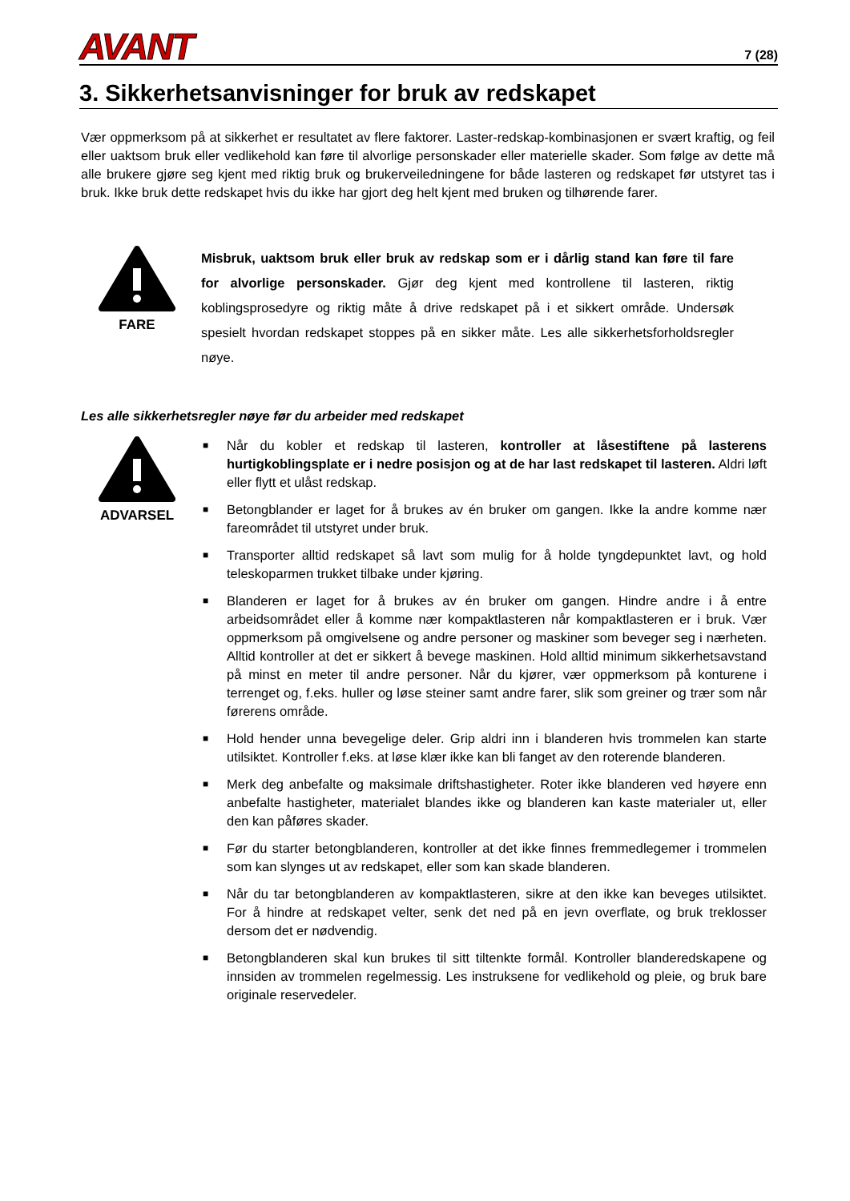AVANT
7 (28)
3. Sikkerhetsanvisninger for bruk av redskapet
Vær oppmerksom på at sikkerhet er resultatet av flere faktorer. Laster-redskap-kombinasjonen er svært kraftig, og feil eller uaktsom bruk eller vedlikehold kan føre til alvorlige personskader eller materielle skader. Som følge av dette må alle brukere gjøre seg kjent med riktig bruk og brukerveiledningene for både lasteren og redskapet før utstyret tas i bruk. Ikke bruk dette redskapet hvis du ikke har gjort deg helt kjent med bruken og tilhørende farer.
FARE
Misbruk, uaktsom bruk eller bruk av redskap som er i dårlig stand kan føre til fare for alvorlige personskader. Gjør deg kjent med kontrollene til lasteren, riktig koblingsprosedyre og riktig måte å drive redskapet på i et sikkert område. Undersøk spesielt hvordan redskapet stoppes på en sikker måte. Les alle sikkerhetsforholdsregler nøye.
Les alle sikkerhetsregler nøye før du arbeider med redskapet
ADVARSEL
■ Når du kobler et redskap til lasteren, kontroller at låsestiftene på lasterens hurtigkoblingsplate er i nedre posisjon og at de har last redskapet til lasteren. Aldri løft eller flytt et ulåst redskap.
■ Betongblander er laget for å brukes av én bruker om gangen. Ikke la andre komme nær fareområdet til utstyret under bruk.
■ Transporter alltid redskapet så lavt som mulig for å holde tyngdepunktet lavt, og hold teleskoparmen trukket tilbake under kjøring.
■ Blanderen er laget for å brukes av én bruker om gangen. Hindre andre i å entre arbeidsområdet eller å komme nær kompaktlasteren når kompaktlasteren er i bruk. Vær oppmerksom på omgivelsene og andre personer og maskiner som beveger seg i nærheten. Alltid kontroller at det er sikkert å bevege maskinen. Hold alltid minimum sikkerhetsavstand på minst en meter til andre personer. Når du kjører, vær oppmerksom på konturene i terrenget og, f.eks. huller og løse steiner samt andre farer, slik som greiner og trær som når førerens område.
■ Hold hender unna bevegelige deler. Grip aldri inn i blanderen hvis trommelen kan starte utilsiktet. Kontroller f.eks. at løse klær ikke kan bli fanget av den roterende blanderen.
■ Merk deg anbefalte og maksimale driftshastigheter. Roter ikke blanderen ved høyere enn anbefalte hastigheter, materialet blandes ikke og blanderen kan kaste materialer ut, eller den kan påføres skader.
■ Før du starter betongblanderen, kontroller at det ikke finnes fremmedlegemer i trommelen som kan slynges ut av redskapet, eller som kan skade blanderen.
■ Når du tar betongblanderen av kompaktlasteren, sikre at den ikke kan beveges utilsiktet. For å hindre at redskapet velter, senk det ned på en jevn overflate, og bruk treklosser dersom det er nødvendig.
■ Betongblanderen skal kun brukes til sitt tiltenkte formål. Kontroller blanderedskapene og innsiden av trommelen regelmessig. Les instruksene for vedlikehold og pleie, og bruk bare originale reservedeler.